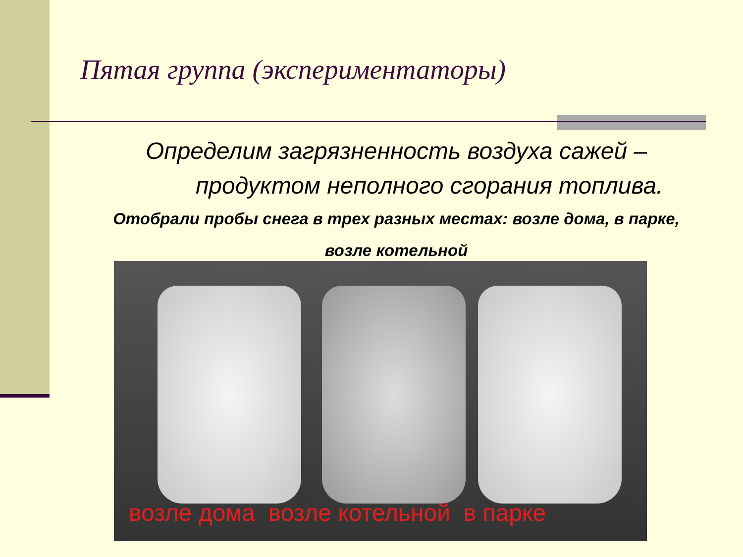Пятая группа (экспериментаторы)
Определим загрязненность воздуха сажей –
продуктом неполного сгорания топлива.
Отобрали пробы снега в трех разных местах: возле дома, в парке,
возле котельной
возле дома возле котельной в парке